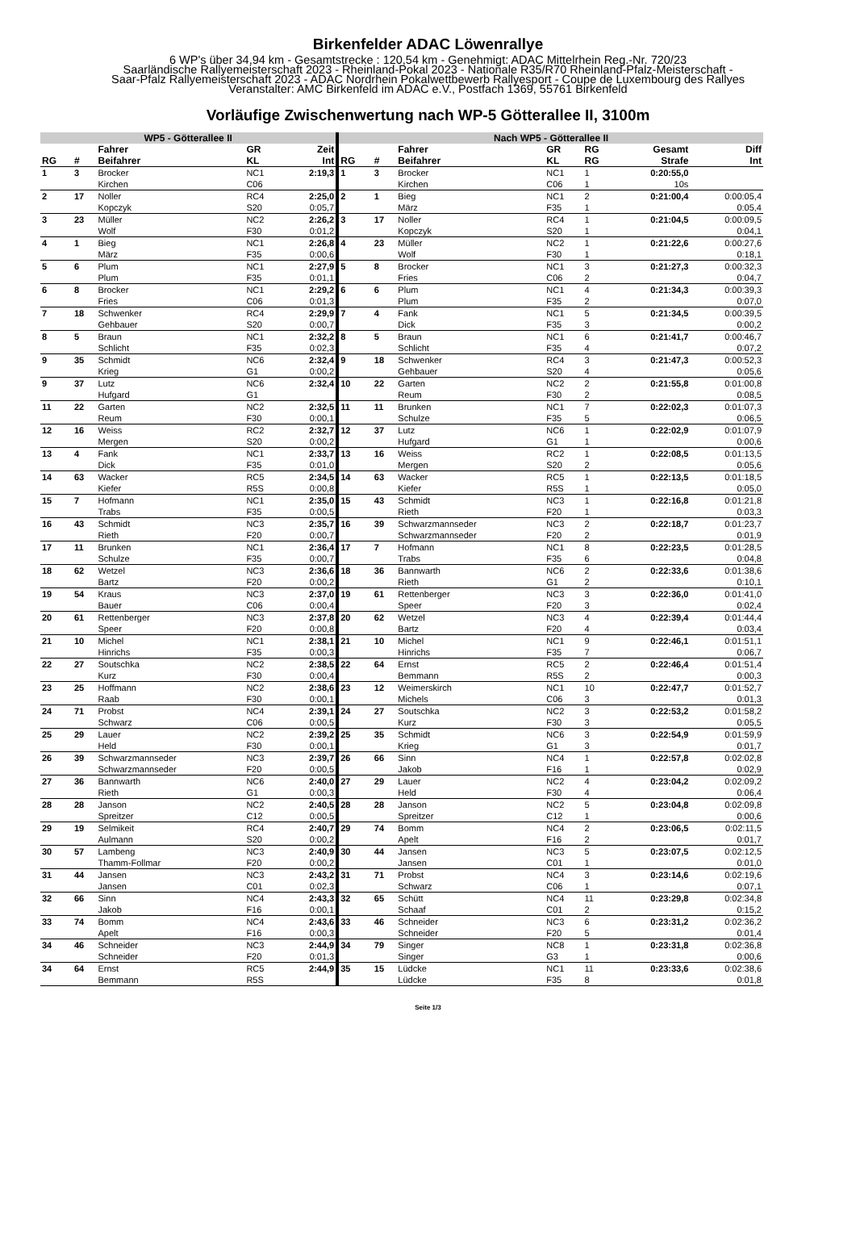Birkenfelder ADAC Löwenrallye
6 WP's über 34,94 km - Gesamtstrecke : 120,54 km - Genehmigt: ADAC Mittelrhein Reg.-Nr. 720/23
Saarländische Rallyemeisterschaft 2023 - Rheinland-Pokal 2023 - Nationale R35/R70 Rheinland-Pfalz-Meisterschaft -
Saar-Pfalz Rallyemeisterschaft 2023 - ADAC Nordrhein Pokalwettbewerb Rallyesport - Coupe de Luxembourg des Rallyes
Veranstalter: AMC Birkenfeld im ADAC e.V., Postfach 1369, 55761 Birkenfeld
Vorläufige Zwischenwertung nach WP-5 Götterallee II, 3100m
| WP5 - Götterallee II | | | | | Nach WP5 - Götterallee II | | | | | | |
| --- | --- | --- | --- | --- | --- | --- | --- | --- | --- | --- | --- |
| | | Fahrer | GR | Zeit | | | Fahrer | GR | RG | Gesamt | Diff |
| RG | # | Beifahrer | KL | Int | RG | # | Beifahrer | KL | RG | Strafe | Int |
| 1 | 3 | Brocker | NC1 | 2:19,3 | 1 | 3 | Brocker | NC1 | 1 | 0:20:55,0 | |
| | | Kirchen | C06 | | | | Kirchen | C06 | 1 | 10s | |
| 2 | 17 | Noller | RC4 | 2:25,0 | 2 | 1 | Bieg | NC1 | 2 | 0:21:00,4 | 0:00:05,4 |
| | | Kopczyk | S20 | 0:05,7 | | | März | F35 | 1 | | 0:05,4 |
| 3 | 23 | Müller | NC2 | 2:26,2 | 3 | 17 | Noller | RC4 | 1 | 0:21:04,5 | 0:00:09,5 |
| | | Wolf | F30 | 0:01,2 | | | Kopczyk | S20 | 1 | | 0:04,1 |
| 4 | 1 | Bieg | NC1 | 2:26,8 | 4 | 23 | Müller | NC2 | 1 | 0:21:22,6 | 0:00:27,6 |
| | | März | F35 | 0:00,6 | | | Wolf | F30 | 1 | | 0:18,1 |
| 5 | 6 | Plum | NC1 | 2:27,9 | 5 | 8 | Brocker | NC1 | 3 | 0:21:27,3 | 0:00:32,3 |
| | | Plum | F35 | 0:01,1 | | | Fries | C06 | 2 | | 0:04,7 |
| 6 | 8 | Brocker | NC1 | 2:29,2 | 6 | 6 | Plum | NC1 | 4 | 0:21:34,3 | 0:00:39,3 |
| | | Fries | C06 | 0:01,3 | | | Plum | F35 | 2 | | 0:07,0 |
| 7 | 18 | Schwenker | RC4 | 2:29,9 | 7 | 4 | Fank | NC1 | 5 | 0:21:34,5 | 0:00:39,5 |
| | | Gehbauer | S20 | 0:00,7 | | | Dick | F35 | 3 | | 0:00,2 |
| 8 | 5 | Braun | NC1 | 2:32,2 | 8 | 5 | Braun | NC1 | 6 | 0:21:41,7 | 0:00:46,7 |
| | | Schlicht | F35 | 0:02,3 | | | Schlicht | F35 | 4 | | 0:07,2 |
| 9 | 35 | Schmidt | NC6 | 2:32,4 | 9 | 18 | Schwenker | RC4 | 3 | 0:21:47,3 | 0:00:52,3 |
| | | Krieg | G1 | 0:00,2 | | | Gehbauer | S20 | 4 | | 0:05,6 |
| 9 | 37 | Lutz | NC6 | 2:32,4 | 10 | 22 | Garten | NC2 | 2 | 0:21:55,8 | 0:01:00,8 |
| | | Hufgard | G1 | | | | Reum | F30 | 2 | | 0:08,5 |
| 11 | 22 | Garten | NC2 | 2:32,5 | 11 | 11 | Brunken | NC1 | 7 | 0:22:02,3 | 0:01:07,3 |
| | | Reum | F30 | 0:00,1 | | | Schulze | F35 | 5 | | 0:06,5 |
| 12 | 16 | Weiss | RC2 | 2:32,7 | 12 | 37 | Lutz | NC6 | 1 | 0:22:02,9 | 0:01:07,9 |
| | | Mergen | S20 | 0:00,2 | | | Hufgard | G1 | 1 | | 0:00,6 |
| 13 | 4 | Fank | NC1 | 2:33,7 | 13 | 16 | Weiss | RC2 | 1 | 0:22:08,5 | 0:01:13,5 |
| | | Dick | F35 | 0:01,0 | | | Mergen | S20 | 2 | | 0:05,6 |
| 14 | 63 | Wacker | RC5 | 2:34,5 | 14 | 63 | Wacker | RC5 | 1 | 0:22:13,5 | 0:01:18,5 |
| | | Kiefer | R5S | 0:00,8 | | | Kiefer | R5S | 1 | | 0:05,0 |
| 15 | 7 | Hofmann | NC1 | 2:35,0 | 15 | 43 | Schmidt | NC3 | 1 | 0:22:16,8 | 0:01:21,8 |
| | | Trabs | F35 | 0:00,5 | | | Rieth | F20 | 1 | | 0:03,3 |
| 16 | 43 | Schmidt | NC3 | 2:35,7 | 16 | 39 | Schwarzmannseder | NC3 | 2 | 0:22:18,7 | 0:01:23,7 |
| | | Rieth | F20 | 0:00,7 | | | Schwarzmannseder | F20 | 2 | | 0:01,9 |
| 17 | 11 | Brunken | NC1 | 2:36,4 | 17 | 7 | Hofmann | NC1 | 8 | 0:22:23,5 | 0:01:28,5 |
| | | Schulze | F35 | 0:00,7 | | | Trabs | F35 | 6 | | 0:04,8 |
| 18 | 62 | Wetzel | NC3 | 2:36,6 | 18 | 36 | Bannwarth | NC6 | 2 | 0:22:33,6 | 0:01:38,6 |
| | | Bartz | F20 | 0:00,2 | | | Rieth | G1 | 2 | | 0:10,1 |
| 19 | 54 | Kraus | NC3 | 2:37,0 | 19 | 61 | Rettenberger | NC3 | 3 | 0:22:36,0 | 0:01:41,0 |
| | | Bauer | C06 | 0:00,4 | | | Speer | F20 | 3 | | 0:02,4 |
| 20 | 61 | Rettenberger | NC3 | 2:37,8 | 20 | 62 | Wetzel | NC3 | 4 | 0:22:39,4 | 0:01:44,4 |
| | | Speer | F20 | 0:00,8 | | | Bartz | F20 | 4 | | 0:03,4 |
| 21 | 10 | Michel | NC1 | 2:38,1 | 21 | 10 | Michel | NC1 | 9 | 0:22:46,1 | 0:01:51,1 |
| | | Hinrichs | F35 | 0:00,3 | | | Hinrichs | F35 | 7 | | 0:06,7 |
| 22 | 27 | Soutschka | NC2 | 2:38,5 | 22 | 64 | Ernst | RC5 | 2 | 0:22:46,4 | 0:01:51,4 |
| | | Kurz | F30 | 0:00,4 | | | Bemmann | R5S | 2 | | 0:00,3 |
| 23 | 25 | Hoffmann | NC2 | 2:38,6 | 23 | 12 | Weimerskirch | NC1 | 10 | 0:22:47,7 | 0:01:52,7 |
| | | Raab | F30 | 0:00,1 | | | Michels | C06 | 3 | | 0:01,3 |
| 24 | 71 | Probst | NC4 | 2:39,1 | 24 | 27 | Soutschka | NC2 | 3 | 0:22:53,2 | 0:01:58,2 |
| | | Schwarz | C06 | 0:00,5 | | | Kurz | F30 | 3 | | 0:05,5 |
| 25 | 29 | Lauer | NC2 | 2:39,2 | 25 | 35 | Schmidt | NC6 | 3 | 0:22:54,9 | 0:01:59,9 |
| | | Held | F30 | 0:00,1 | | | Krieg | G1 | 3 | | 0:01,7 |
| 26 | 39 | Schwarzmannseder | NC3 | 2:39,7 | 26 | 66 | Sinn | NC4 | 1 | 0:22:57,8 | 0:02:02,8 |
| | | Schwarzmannseder | F20 | 0:00,5 | | | Jakob | F16 | 1 | | 0:02,9 |
| 27 | 36 | Bannwarth | NC6 | 2:40,0 | 27 | 29 | Lauer | NC2 | 4 | 0:23:04,2 | 0:02:09,2 |
| | | Rieth | G1 | 0:00,3 | | | Held | F30 | 4 | | 0:06,4 |
| 28 | 28 | Janson | NC2 | 2:40,5 | 28 | 28 | Janson | NC2 | 5 | 0:23:04,8 | 0:02:09,8 |
| | | Spreitzer | C12 | 0:00,5 | | | Spreitzer | C12 | 1 | | 0:00,6 |
| 29 | 19 | Selmikeit | RC4 | 2:40,7 | 29 | 74 | Bomm | NC4 | 2 | 0:23:06,5 | 0:02:11,5 |
| | | Aulmann | S20 | 0:00,2 | | | Apelt | F16 | 2 | | 0:01,7 |
| 30 | 57 | Lambeng | NC3 | 2:40,9 | 30 | 44 | Jansen | NC3 | 5 | 0:23:07,5 | 0:02:12,5 |
| | | Thamm-Follmar | F20 | 0:00,2 | | | Jansen | C01 | 1 | | 0:01,0 |
| 31 | 44 | Jansen | NC3 | 2:43,2 | 31 | 71 | Probst | NC4 | 3 | 0:23:14,6 | 0:02:19,6 |
| | | Jansen | C01 | 0:02,3 | | | Schwarz | C06 | 1 | | 0:07,1 |
| 32 | 66 | Sinn | NC4 | 2:43,3 | 32 | 65 | Schütt | NC4 | 11 | 0:23:29,8 | 0:02:34,8 |
| | | Jakob | F16 | 0:00,1 | | | Schaaf | C01 | 2 | | 0:15,2 |
| 33 | 74 | Bomm | NC4 | 2:43,6 | 33 | 46 | Schneider | NC3 | 6 | 0:23:31,2 | 0:02:36,2 |
| | | Apelt | F16 | 0:00,3 | | | Schneider | F20 | 5 | | 0:01,4 |
| 34 | 46 | Schneider | NC3 | 2:44,9 | 34 | 79 | Singer | NC8 | 1 | 0:23:31,8 | 0:02:36,8 |
| | | Schneider | F20 | 0:01,3 | | | Singer | G3 | 1 | | 0:00,6 |
| 34 | 64 | Ernst | RC5 | 2:44,9 | 35 | 15 | Lüdcke | NC1 | 11 | 0:23:33,6 | 0:02:38,6 |
| | | Bemmann | R5S | | | | Lüdcke | F35 | 8 | | 0:01,8 |
Seite 1/3